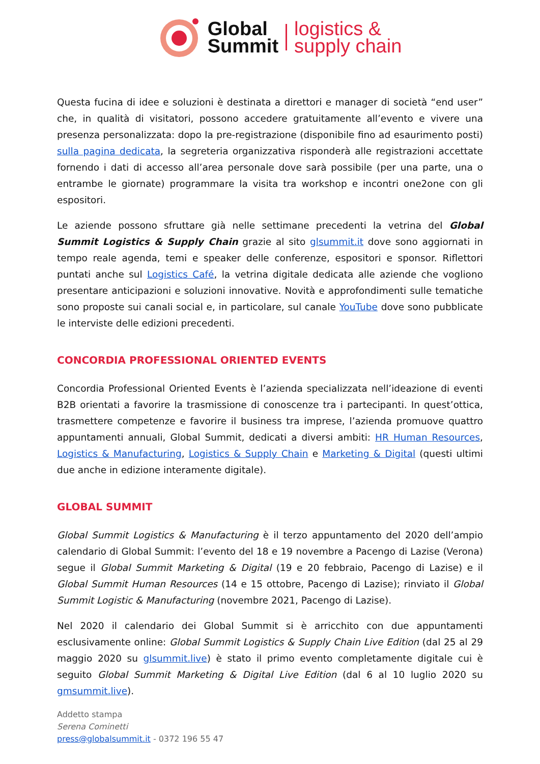Global
Summit
logistics &
supply chain
Questa fucina di idee e soluzioni è destinata a direttori e manager di società “end user” che, in qualità di visitatori, possono accedere gratuitamente all’evento e vivere una presenza personalizzata: dopo la pre-registrazione (disponibile fino ad esaurimento posti) sulla pagina dedicata, la segreteria organizzativa risponderà alle registrazioni accettate fornendo i dati di accesso all’area personale dove sarà possibile (per una parte, una o entrambe le giornate) programmare la visita tra workshop e incontri one2one con gli espositori.
Le aziende possono sfruttare già nelle settimane precedenti la vetrina del Global Summit Logistics & Supply Chain grazie al sito glsummit.it dove sono aggiornati in tempo reale agenda, temi e speaker delle conferenze, espositori e sponsor. Riflettori puntati anche sul Logistics Café, la vetrina digitale dedicata alle aziende che vogliono presentare anticipazioni e soluzioni innovative. Novità e approfondimenti sulle tematiche sono proposte sui canali social e, in particolare, sul canale YouTube dove sono pubblicate le interviste delle edizioni precedenti.
CONCORDIA PROFESSIONAL ORIENTED EVENTS
Concordia Professional Oriented Events è l’azienda specializzata nell’ideazione di eventi B2B orientati a favorire la trasmissione di conoscenze tra i partecipanti. In quest’ottica, trasmettere competenze e favorire il business tra imprese, l’azienda promuove quattro appuntamenti annuali, Global Summit, dedicati a diversi ambiti: HR Human Resources, Logistics & Manufacturing, Logistics & Supply Chain e Marketing & Digital (questi ultimi due anche in edizione interamente digitale).
GLOBAL SUMMIT
Global Summit Logistics & Manufacturing è il terzo appuntamento del 2020 dell’ampio calendario di Global Summit: l’evento del 18 e 19 novembre a Pacengo di Lazise (Verona) segue il Global Summit Marketing & Digital (19 e 20 febbraio, Pacengo di Lazise) e il Global Summit Human Resources (14 e 15 ottobre, Pacengo di Lazise); rinviato il Global Summit Logistic & Manufacturing (novembre 2021, Pacengo di Lazise).
Nel 2020 il calendario dei Global Summit si è arricchito con due appuntamenti esclusivamente online: Global Summit Logistics & Supply Chain Live Edition (dal 25 al 29 maggio 2020 su glsummit.live) è stato il primo evento completamente digitale cui è seguito Global Summit Marketing & Digital Live Edition (dal 6 al 10 luglio 2020 su gmsummit.live).
Addetto stampa
Serena Cominetti
press@globalsummit.it - 0372 196 55 47